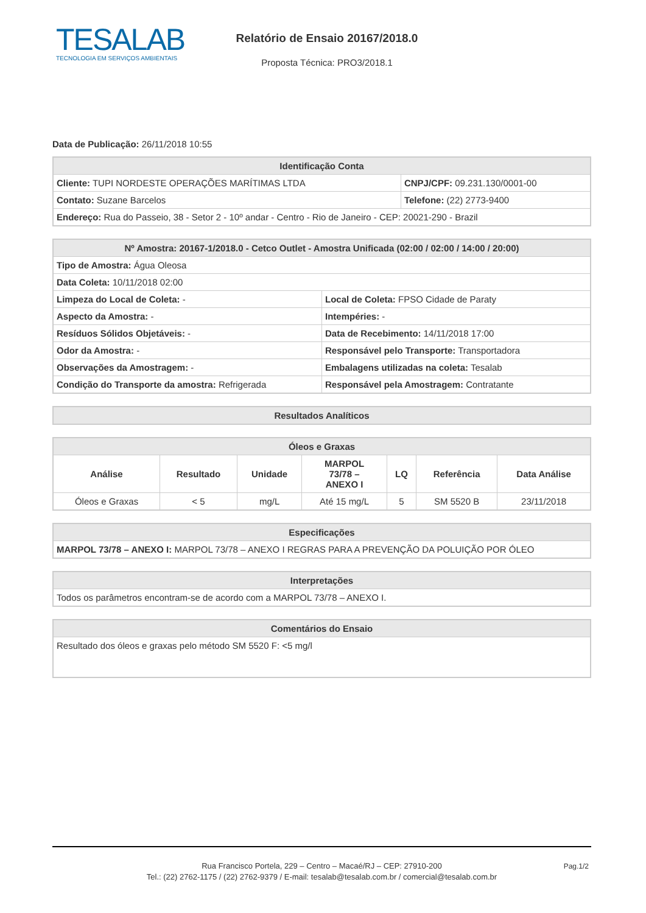TESALAB
TECNOLOGIA EM SERVIÇOS AMBIENTAIS
Relatório de Ensaio 20167/2018.0
Proposta Técnica: PRO3/2018.1
Data de Publicação: 26/11/2018 10:55
| Identificação Conta | |
| --- | --- |
| Cliente: TUPI NORDESTE OPERAÇÕES MARÍTIMAS LTDA | CNPJ/CPF: 09.231.130/0001-00 |
| Contato: Suzane Barcelos | Telefone: (22) 2773-9400 |
| Endereço: Rua do Passeio, 38 - Setor 2 - 10º andar - Centro - Rio de Janeiro - CEP: 20021-290 - Brazil | |
| Nº Amostra: 20167-1/2018.0 - Cetco Outlet - Amostra Unificada (02:00 / 02:00 / 14:00 / 20:00) | |
| --- | --- |
| Tipo de Amostra: Água Oleosa | |
| Data Coleta: 10/11/2018 02:00 | |
| Limpeza do Local de Coleta: - | Local de Coleta: FPSO Cidade de Paraty |
| Aspecto da Amostra: - | Intempéries: - |
| Resíduos Sólidos Objetáveis: - | Data de Recebimento: 14/11/2018 17:00 |
| Odor da Amostra: - | Responsável pelo Transporte: Transportadora |
| Observações da Amostragem: - | Embalagens utilizadas na coleta: Tesalab |
| Condição do Transporte da amostra: Refrigerada | Responsável pela Amostragem: Contratante |
| Resultados Analíticos |
| --- |
| Óleos e Graxas | | | | | | |
| --- | --- | --- | --- | --- | --- | --- |
| Análise | Resultado | Unidade | MARPOL 73/78 – ANEXO I | LQ | Referência | Data Análise |
| Óleos e Graxas | < 5 | mg/L | Até 15 mg/L | 5 | SM 5520 B | 23/11/2018 |
| Especificações |
| --- |
| MARPOL 73/78 – ANEXO I: MARPOL 73/78 – ANEXO I REGRAS PARA A PREVENÇÃO DA POLUIÇÃO POR ÓLEO |
| Interpretações |
| --- |
| Todos os parâmetros encontram-se de acordo com a MARPOL 73/78 – ANEXO I. |
| Comentários do Ensaio |
| --- |
| Resultado dos óleos e graxas pelo método SM 5520 F: <5 mg/l |
Rua Francisco Portela, 229 – Centro – Macaé/RJ – CEP: 27910-200
Tel.: (22) 2762-1175 / (22) 2762-9379 / E-mail: tesalab@tesalab.com.br / comercial@tesalab.com.br
Pag.1/2